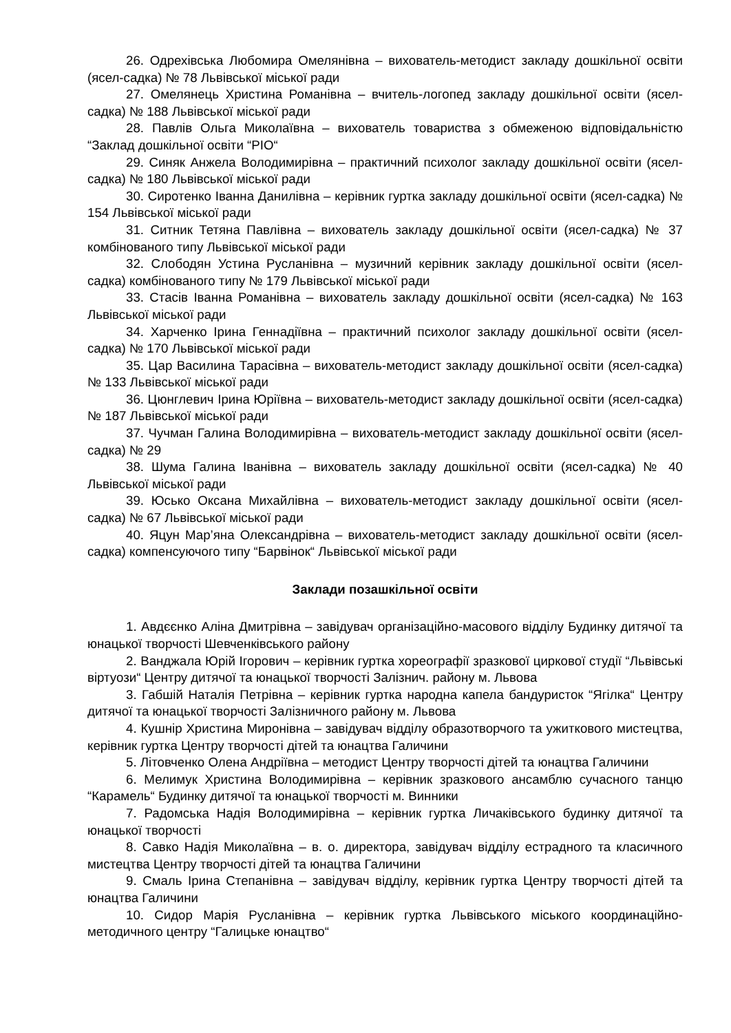26. Одрехівська Любомира Омелянівна – вихователь-методист закладу дошкільної освіти (ясел-садка) № 78 Львівської міської ради
27. Омелянець Христина Романівна – вчитель-логопед закладу дошкільної освіти (ясел-садка) № 188 Львівської міської ради
28. Павлів Ольга Миколаївна – вихователь товариства з обмеженою відповідальністю “Заклад дошкільної освіти “РІО“
29. Синяк Анжела Володимирівна – практичний психолог закладу дошкільної освіти (ясел-садка) № 180 Львівської міської ради
30. Сиротенко Іванна Данилівна – керівник гуртка закладу дошкільної освіти (ясел-садка) № 154 Львівської міської ради
31. Ситник Тетяна Павлівна – вихователь закладу дошкільної освіти (ясел-садка) № 37 комбінованого типу Львівської міської ради
32. Слободян Устина Русланівна – музичний керівник закладу дошкільної освіти (ясел-садка) комбінованого типу № 179 Львівської міської ради
33. Стасів Іванна Романівна – вихователь закладу дошкільної освіти (ясел-садка) № 163 Львівської міської ради
34. Харченко Ірина Геннадіївна – практичний психолог закладу дошкільної освіти (ясел-садка) № 170 Львівської міської ради
35. Цар Василина Тарасівна – вихователь-методист закладу дошкільної освіти (ясел-садка) № 133 Львівської міської ради
36. Цюнглевич Ірина Юріївна – вихователь-методист закладу дошкільної освіти (ясел-садка) № 187 Львівської міської ради
37. Чучман Галина Володимирівна – вихователь-методист закладу дошкільної освіти (ясел-садка) № 29
38. Шума Галина Іванівна – вихователь закладу дошкільної освіти (ясел-садка) № 40 Львівської міської ради
39. Юсько Оксана Михайлівна – вихователь-методист закладу дошкільної освіти (ясел-садка) № 67 Львівської міської ради
40. Яцун Мар’яна Олександрівна – вихователь-методист закладу дошкільної освіти (ясел-садка) компенсуючого типу “Барвінок“ Львівської міської ради
Заклади позашкільної освіти
1. Авдєєнко Аліна Дмитрівна – завідувач організаційно-масового відділу Будинку дитячої та юнацької творчості Шевченківського району
2. Ванджала Юрій Ігорович – керівник гуртка хореографії зразкової циркової студії “Львівські віртуози“ Центру дитячої та юнацької творчості Залізнич. району м. Львова
3. Габшій Наталія Петрівна – керівник гуртка народна капела бандуристок “Ягілка“ Центру дитячої та юнацької творчості Залізничного району м. Львова
4. Кушнір Христина Миронівна – завідувач відділу образотворчого та ужиткового мистецтва, керівник гуртка Центру творчості дітей та юнацтва Галичини
5. Літовченко Олена Андріївна – методист Центру творчості дітей та юнацтва Галичини
6. Мелимук Христина Володимирівна – керівник зразкового ансамблю сучасного танцю “Карамель“ Будинку дитячої та юнацької творчості м. Винники
7. Радомська Надія Володимирівна – керівник гуртка Личаківського будинку дитячої та юнацької творчості
8. Савко Надія Миколаївна – в. о. директора, завідувач відділу естрадного та класичного мистецтва Центру творчості дітей та юнацтва Галичини
9. Смаль Ірина Степанівна – завідувач відділу, керівник гуртка Центру творчості дітей та юнацтва Галичини
10. Сидор Марія Русланівна – керівник гуртка Львівського міського координаційно-методичного центру “Галицьке юнацтво“